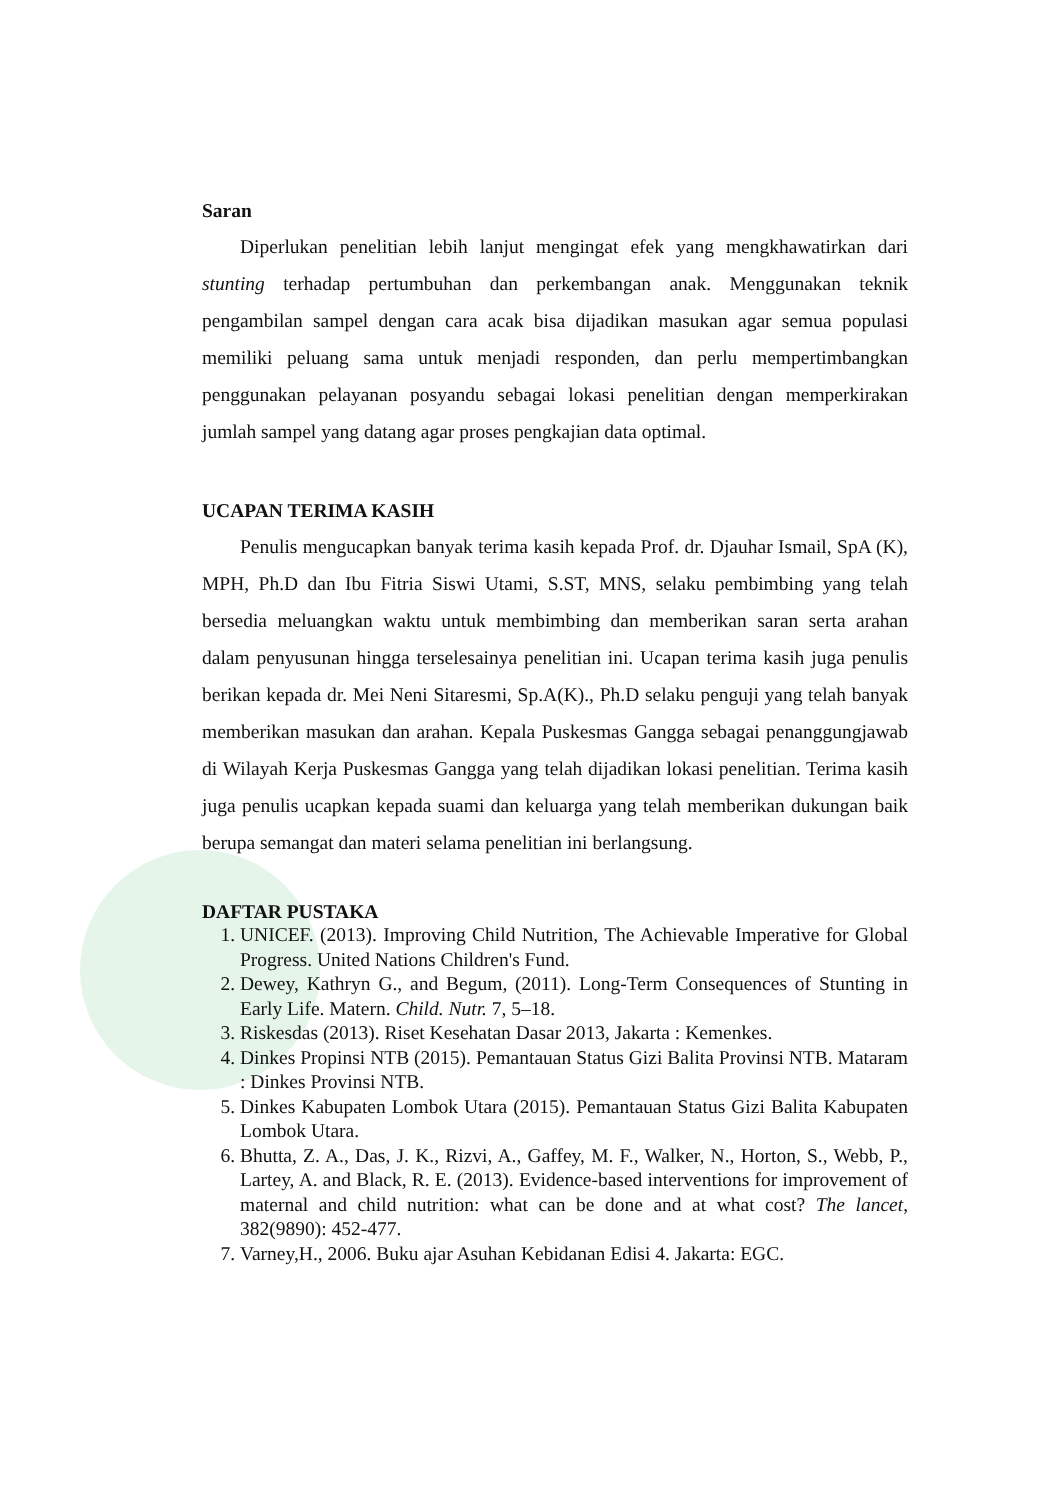Saran
Diperlukan penelitian lebih lanjut mengingat efek yang mengkhawatirkan dari stunting terhadap pertumbuhan dan perkembangan anak. Menggunakan teknik pengambilan sampel dengan cara acak bisa dijadikan masukan agar semua populasi memiliki peluang sama untuk menjadi responden, dan perlu mempertimbangkan penggunakan pelayanan posyandu sebagai lokasi penelitian dengan memperkirakan jumlah sampel yang datang agar proses pengkajian data optimal.
UCAPAN TERIMA KASIH
Penulis mengucapkan banyak terima kasih kepada Prof. dr. Djauhar Ismail, SpA (K), MPH, Ph.D dan Ibu Fitria Siswi Utami, S.ST, MNS, selaku pembimbing yang telah bersedia meluangkan waktu untuk membimbing dan memberikan saran serta arahan dalam penyusunan hingga terselesainya penelitian ini. Ucapan terima kasih juga penulis berikan kepada dr. Mei Neni Sitaresmi, Sp.A(K)., Ph.D selaku penguji yang telah banyak memberikan masukan dan arahan. Kepala Puskesmas Gangga sebagai penanggungjawab di Wilayah Kerja Puskesmas Gangga yang telah dijadikan lokasi penelitian. Terima kasih juga penulis ucapkan kepada suami dan keluarga yang telah memberikan dukungan baik berupa semangat dan materi selama penelitian ini berlangsung.
DAFTAR PUSTAKA
1. UNICEF. (2013). Improving Child Nutrition, The Achievable Imperative for Global Progress. United Nations Children's Fund.
2. Dewey, Kathryn G., and Begum, (2011). Long-Term Consequences of Stunting in Early Life. Matern. Child. Nutr. 7, 5–18.
3. Riskesdas (2013). Riset Kesehatan Dasar 2013, Jakarta : Kemenkes.
4. Dinkes Propinsi NTB (2015). Pemantauan Status Gizi Balita Provinsi NTB. Mataram : Dinkes Provinsi NTB.
5. Dinkes Kabupaten Lombok Utara (2015). Pemantauan Status Gizi Balita Kabupaten Lombok Utara.
6. Bhutta, Z. A., Das, J. K., Rizvi, A., Gaffey, M. F., Walker, N., Horton, S., Webb, P., Lartey, A. and Black, R. E. (2013). Evidence-based interventions for improvement of maternal and child nutrition: what can be done and at what cost? The lancet, 382(9890): 452-477.
7. Varney,H., 2006. Buku ajar Asuhan Kebidanan Edisi 4. Jakarta: EGC.